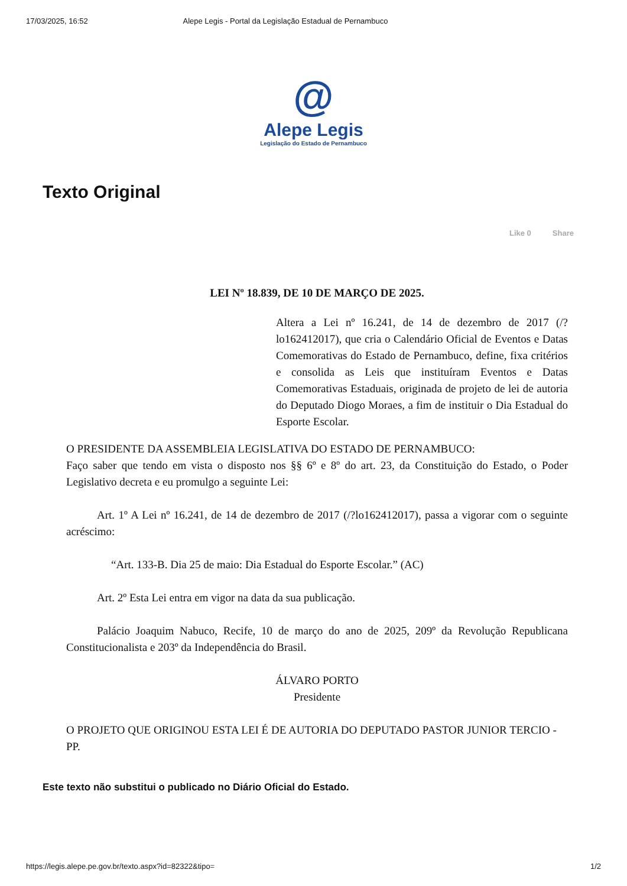17/03/2025, 16:52 Alepe Legis - Portal da Legislação Estadual de Pernambuco
@
Alepe Legis
Legislação do Estado de Pernambuco
Texto Original
Like 0 Share
LEI Nº 18.839, DE 10 DE MARÇO DE 2025.
Altera a Lei nº 16.241, de 14 de dezembro de 2017 (/?lo162412017), que cria o Calendário Oficial de Eventos e Datas Comemorativas do Estado de Pernambuco, define, fixa critérios e consolida as Leis que instituíram Eventos e Datas Comemorativas Estaduais, originada de projeto de lei de autoria do Deputado Diogo Moraes, a fim de instituir o Dia Estadual do Esporte Escolar.
O PRESIDENTE DA ASSEMBLEIA LEGISLATIVA DO ESTADO DE PERNAMBUCO:
Faço saber que tendo em vista o disposto nos §§ 6º e 8º do art. 23, da Constituição do Estado, o Poder Legislativo decreta e eu promulgo a seguinte Lei:
Art. 1º A Lei nº 16.241, de 14 de dezembro de 2017 (/?lo162412017), passa a vigorar com o seguinte acréscimo:
“Art. 133-B. Dia 25 de maio: Dia Estadual do Esporte Escolar.” (AC)
Art. 2º Esta Lei entra em vigor na data da sua publicação.
Palácio Joaquim Nabuco, Recife, 10 de março do ano de 2025, 209º da Revolução Republicana Constitucionalista e 203º da Independência do Brasil.
ÁLVARO PORTO
Presidente
O PROJETO QUE ORIGINOU ESTA LEI É DE AUTORIA DO DEPUTADO PASTOR JUNIOR TERCIO - PP.
Este texto não substitui o publicado no Diário Oficial do Estado.
https://legis.alepe.pe.gov.br/texto.aspx?id=82322&tipo= 1/2